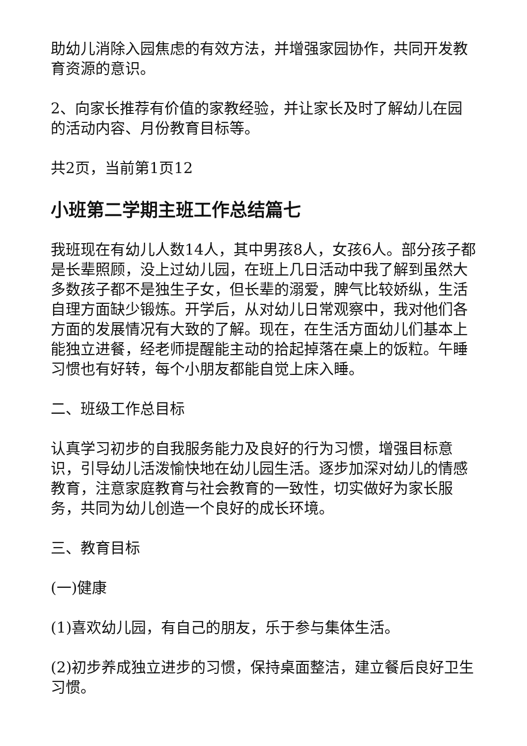助幼儿消除入园焦虑的有效方法，并增强家园协作，共同开发教育资源的意识。
2、向家长推荐有价值的家教经验，并让家长及时了解幼儿在园的活动内容、月份教育目标等。
共2页，当前第1页12
小班第二学期主班工作总结篇七
我班现在有幼儿人数14人，其中男孩8人，女孩6人。部分孩子都是长辈照顾，没上过幼儿园，在班上几日活动中我了解到虽然大多数孩子都不是独生子女，但长辈的溺爱，脾气比较娇纵，生活自理方面缺少锻炼。开学后，从对幼儿日常观察中，我对他们各方面的发展情况有大致的了解。现在，在生活方面幼儿们基本上能独立进餐，经老师提醒能主动的拾起掉落在桌上的饭粒。午睡习惯也有好转，每个小朋友都能自觉上床入睡。
二、班级工作总目标
认真学习初步的自我服务能力及良好的行为习惯，增强目标意识，引导幼儿活泼愉快地在幼儿园生活。逐步加深对幼儿的情感教育，注意家庭教育与社会教育的一致性，切实做好为家长服务，共同为幼儿创造一个良好的成长环境。
三、教育目标
(一)健康
(1)喜欢幼儿园，有自己的朋友，乐于参与集体生活。
(2)初步养成独立进步的习惯，保持桌面整洁，建立餐后良好卫生习惯。